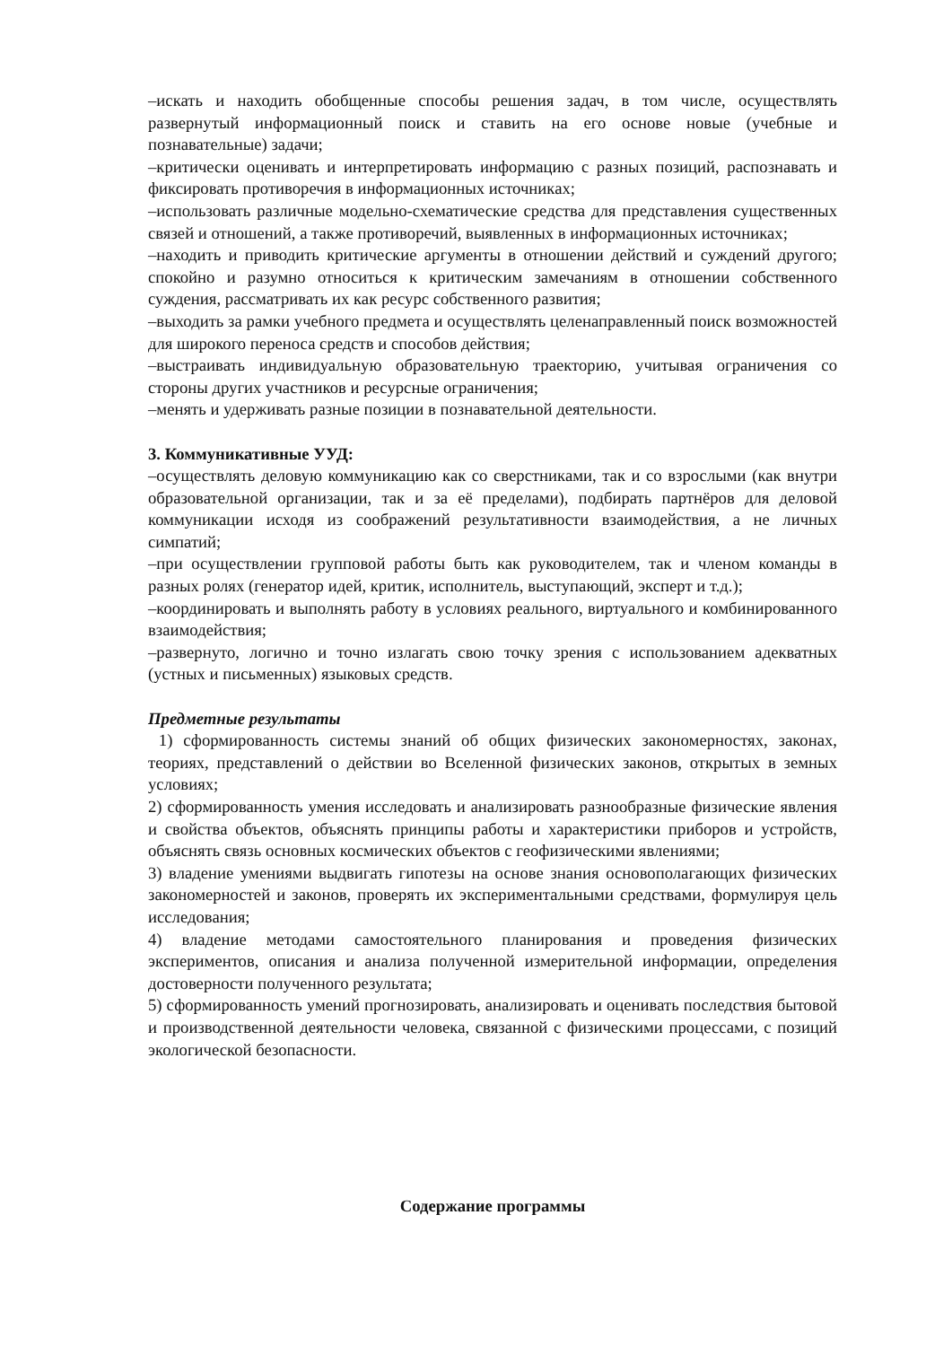–искать и находить обобщенные способы решения задач, в том числе, осуществлять развернутый информационный поиск и ставить на его основе новые (учебные и познавательные) задачи;
–критически оценивать и интерпретировать информацию с разных позиций, распознавать и фиксировать противоречия в информационных источниках;
–использовать различные модельно-схематические средства для представления существенных связей и отношений, а также противоречий, выявленных в информационных источниках;
–находить и приводить критические аргументы в отношении действий и суждений другого; спокойно и разумно относиться к критическим замечаниям в отношении собственного суждения, рассматривать их как ресурс собственного развития;
–выходить за рамки учебного предмета и осуществлять целенаправленный поиск возможностей для широкого переноса средств и способов действия;
–выстраивать индивидуальную образовательную траекторию, учитывая ограничения со стороны других участников и ресурсные ограничения;
–менять и удерживать разные позиции в познавательной деятельности.
3. Коммуникативные УУД:
–осуществлять деловую коммуникацию как со сверстниками, так и со взрослыми (как внутри образовательной организации, так и за её пределами), подбирать партнёров для деловой коммуникации исходя из соображений результативности взаимодействия, а не личных симпатий;
–при осуществлении групповой работы быть как руководителем, так и членом команды в разных ролях (генератор идей, критик, исполнитель, выступающий, эксперт и т.д.);
–координировать и выполнять работу в условиях реального, виртуального и комбинированного взаимодействия;
–развернуто, логично и точно излагать свою точку зрения с использованием адекватных (устных и письменных) языковых средств.
Предметные результаты
1) сформированность системы знаний об общих физических закономерностях, законах, теориях, представлений о действии во Вселенной физических законов, открытых в земных условиях;
2) сформированность умения исследовать и анализировать разнообразные физические явления и свойства объектов, объяснять принципы работы и характеристики приборов и устройств, объяснять связь основных космических объектов с геофизическими явлениями;
3) владение умениями выдвигать гипотезы на основе знания основополагающих физических закономерностей и законов, проверять их экспериментальными средствами, формулируя цель исследования;
4) владение методами самостоятельного планирования и проведения физических экспериментов, описания и анализа полученной измерительной информации, определения достоверности полученного результата;
5) сформированность умений прогнозировать, анализировать и оценивать последствия бытовой и производственной деятельности человека, связанной с физическими процессами, с позиций экологической безопасности.
Содержание программы